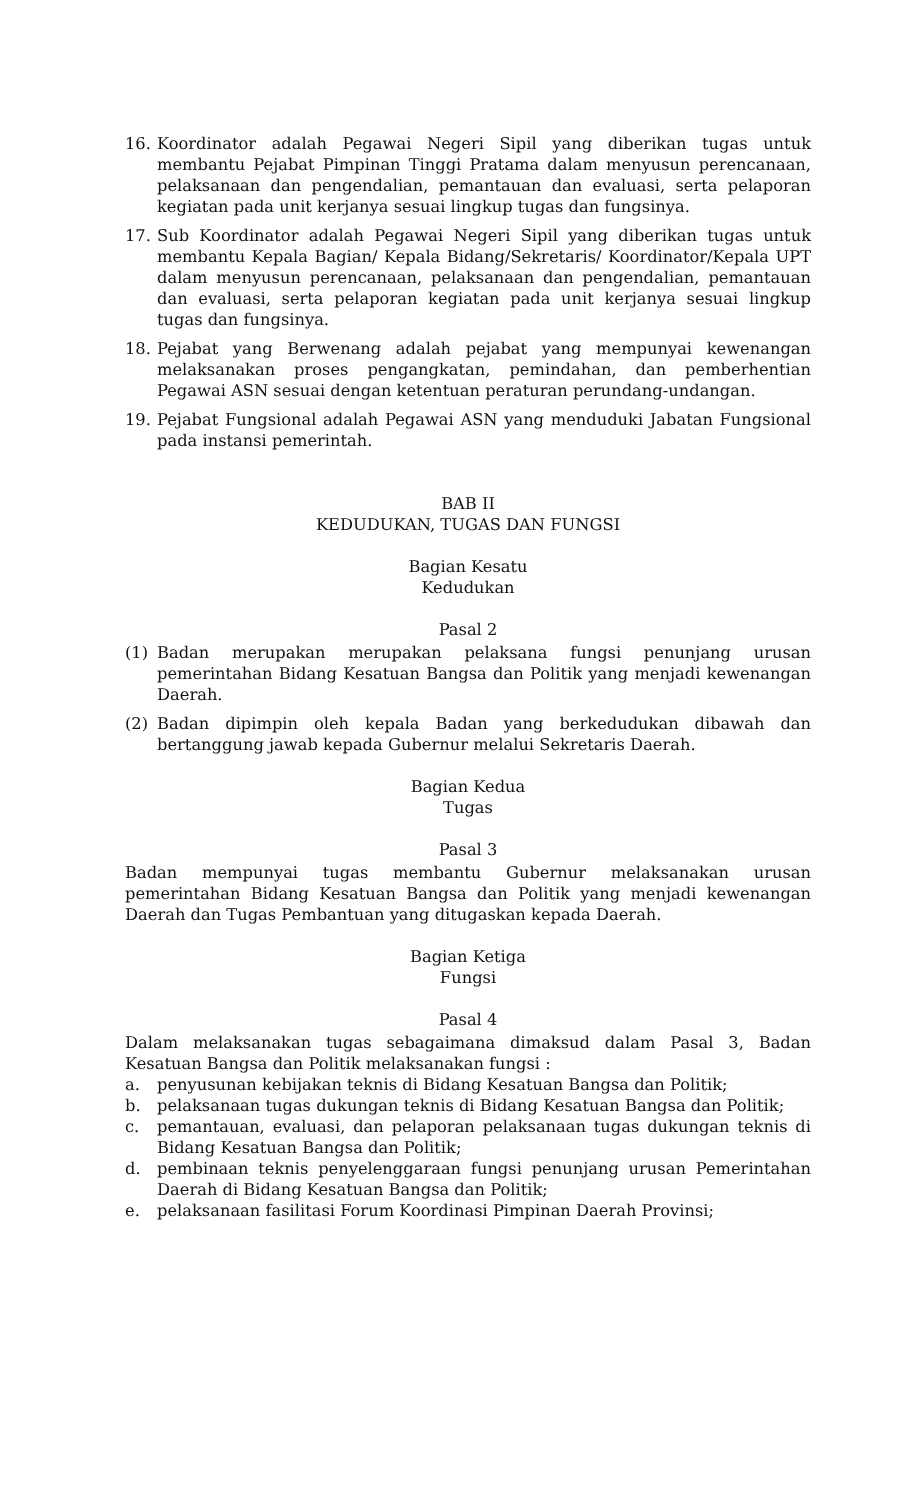16. Koordinator adalah Pegawai Negeri Sipil yang diberikan tugas untuk membantu Pejabat Pimpinan Tinggi Pratama dalam menyusun perencanaan, pelaksanaan dan pengendalian, pemantauan dan evaluasi, serta pelaporan kegiatan pada unit kerjanya sesuai lingkup tugas dan fungsinya.
17. Sub Koordinator adalah Pegawai Negeri Sipil yang diberikan tugas untuk membantu Kepala Bagian/ Kepala Bidang/Sekretaris/ Koordinator/Kepala UPT dalam menyusun perencanaan, pelaksanaan dan pengendalian, pemantauan dan evaluasi, serta pelaporan kegiatan pada unit kerjanya sesuai lingkup tugas dan fungsinya.
18. Pejabat yang Berwenang adalah pejabat yang mempunyai kewenangan melaksanakan proses pengangkatan, pemindahan, dan pemberhentian Pegawai ASN sesuai dengan ketentuan peraturan perundang-undangan.
19. Pejabat Fungsional adalah Pegawai ASN yang menduduki Jabatan Fungsional pada instansi pemerintah.
BAB II
KEDUDUKAN, TUGAS DAN FUNGSI
Bagian Kesatu
Kedudukan
Pasal 2
(1) Badan merupakan merupakan pelaksana fungsi penunjang urusan pemerintahan Bidang Kesatuan Bangsa dan Politik yang menjadi kewenangan Daerah.
(2) Badan dipimpin oleh kepala Badan yang berkedudukan dibawah dan bertanggung jawab kepada Gubernur melalui Sekretaris Daerah.
Bagian Kedua
Tugas
Pasal 3
Badan mempunyai tugas membantu Gubernur melaksanakan urusan pemerintahan Bidang Kesatuan Bangsa dan Politik yang menjadi kewenangan Daerah dan Tugas Pembantuan yang ditugaskan kepada Daerah.
Bagian Ketiga
Fungsi
Pasal 4
Dalam melaksanakan tugas sebagaimana dimaksud dalam Pasal 3, Badan Kesatuan Bangsa dan Politik melaksanakan fungsi :
a. penyusunan kebijakan teknis di Bidang Kesatuan Bangsa dan Politik;
b. pelaksanaan tugas dukungan teknis di Bidang Kesatuan Bangsa dan Politik;
c. pemantauan, evaluasi, dan pelaporan pelaksanaan tugas dukungan teknis di Bidang Kesatuan Bangsa dan Politik;
d. pembinaan teknis penyelenggaraan fungsi penunjang urusan Pemerintahan Daerah di Bidang Kesatuan Bangsa dan Politik;
e. pelaksanaan fasilitasi Forum Koordinasi Pimpinan Daerah Provinsi;